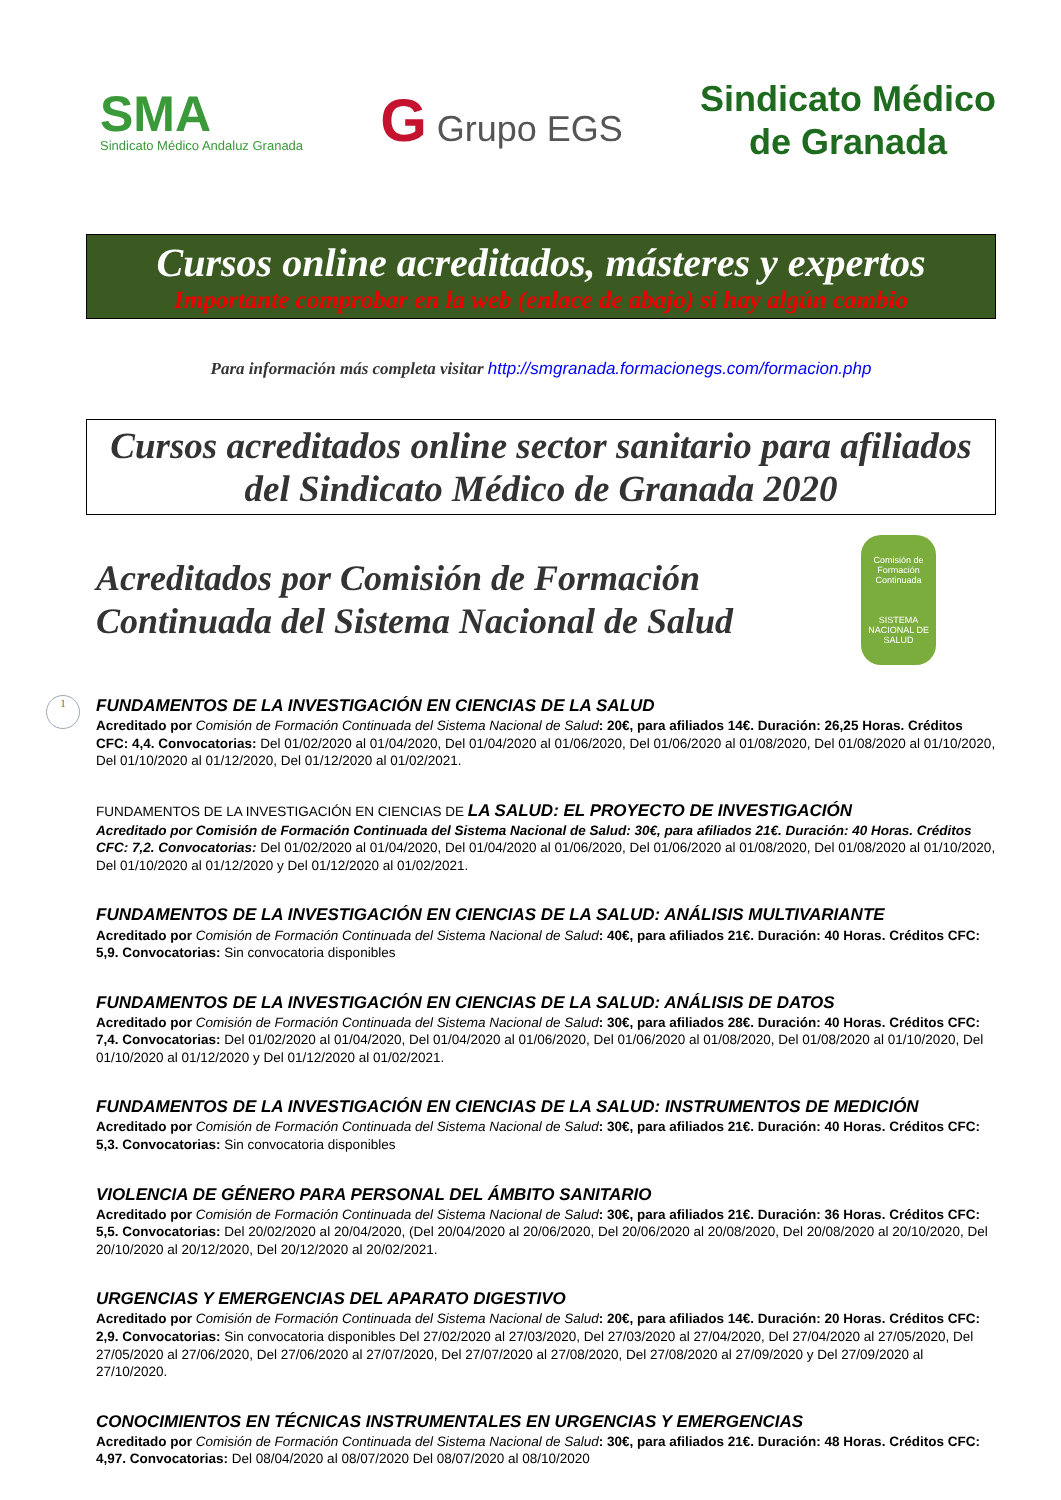SMA
Sindicato Médico Andaluz Granada
G Grupo EGS
Sindicato Médico
de Granada
Cursos online acreditados, másteres y expertos
Importante comprobar en la web (enlace de abajo) si hay algún cambio
Para información más completa visitar http://smgranada.formacionegs.com/formacion.php
Cursos acreditados online sector sanitario para afiliados del Sindicato Médico de Granada 2020
Acreditados por Comisión de Formación Continuada del Sistema Nacional de Salud
Comisión de Formación Continuada
SISTEMA NACIONAL DE SALUD
1
FUNDAMENTOS DE LA INVESTIGACIÓN EN CIENCIAS DE LA SALUD
Acreditado por Comisión de Formación Continuada del Sistema Nacional de Salud: 20€, para afiliados 14€. Duración: 26,25 Horas. Créditos CFC: 4,4. Convocatorias: Del 01/02/2020 al 01/04/2020, Del 01/04/2020 al 01/06/2020, Del 01/06/2020 al 01/08/2020, Del 01/08/2020 al 01/10/2020, Del 01/10/2020 al 01/12/2020, Del 01/12/2020 al 01/02/2021.
FUNDAMENTOS DE LA INVESTIGACIÓN EN CIENCIAS DE LA SALUD: EL PROYECTO DE INVESTIGACIÓN
Acreditado por Comisión de Formación Continuada del Sistema Nacional de Salud: 30€, para afiliados 21€. Duración: 40 Horas. Créditos CFC: 7,2. Convocatorias: Del 01/02/2020 al 01/04/2020, Del 01/04/2020 al 01/06/2020, Del 01/06/2020 al 01/08/2020, Del 01/08/2020 al 01/10/2020, Del 01/10/2020 al 01/12/2020 y Del 01/12/2020 al 01/02/2021.
FUNDAMENTOS DE LA INVESTIGACIÓN EN CIENCIAS DE LA SALUD: ANÁLISIS MULTIVARIANTE
Acreditado por Comisión de Formación Continuada del Sistema Nacional de Salud: 40€, para afiliados 21€. Duración: 40 Horas. Créditos CFC: 5,9. Convocatorias: Sin convocatoria disponibles
FUNDAMENTOS DE LA INVESTIGACIÓN EN CIENCIAS DE LA SALUD: ANÁLISIS DE DATOS
Acreditado por Comisión de Formación Continuada del Sistema Nacional de Salud: 30€, para afiliados 28€. Duración: 40 Horas. Créditos CFC: 7,4. Convocatorias: Del 01/02/2020 al 01/04/2020, Del 01/04/2020 al 01/06/2020, Del 01/06/2020 al 01/08/2020, Del 01/08/2020 al 01/10/2020, Del 01/10/2020 al 01/12/2020 y Del 01/12/2020 al 01/02/2021.
FUNDAMENTOS DE LA INVESTIGACIÓN EN CIENCIAS DE LA SALUD: INSTRUMENTOS DE MEDICIÓN
Acreditado por Comisión de Formación Continuada del Sistema Nacional de Salud: 30€, para afiliados 21€. Duración: 40 Horas. Créditos CFC: 5,3. Convocatorias: Sin convocatoria disponibles
VIOLENCIA DE GÉNERO PARA PERSONAL DEL ÁMBITO SANITARIO
Acreditado por Comisión de Formación Continuada del Sistema Nacional de Salud: 30€, para afiliados 21€. Duración: 36 Horas. Créditos CFC: 5,5. Convocatorias: Del 20/02/2020 al 20/04/2020, (Del 20/04/2020 al 20/06/2020, Del 20/06/2020 al 20/08/2020, Del 20/08/2020 al 20/10/2020, Del 20/10/2020 al 20/12/2020, Del 20/12/2020 al 20/02/2021.
URGENCIAS Y EMERGENCIAS DEL APARATO DIGESTIVO
Acreditado por Comisión de Formación Continuada del Sistema Nacional de Salud: 20€, para afiliados 14€. Duración: 20 Horas. Créditos CFC: 2,9. Convocatorias: Sin convocatoria disponibles Del 27/02/2020 al 27/03/2020, Del 27/03/2020 al 27/04/2020, Del 27/04/2020 al 27/05/2020, Del 27/05/2020 al 27/06/2020, Del 27/06/2020 al 27/07/2020, Del 27/07/2020 al 27/08/2020, Del 27/08/2020 al 27/09/2020 y Del 27/09/2020 al 27/10/2020.
CONOCIMIENTOS EN TÉCNICAS INSTRUMENTALES EN URGENCIAS Y EMERGENCIAS
Acreditado por Comisión de Formación Continuada del Sistema Nacional de Salud: 30€, para afiliados 21€. Duración: 48 Horas. Créditos CFC: 4,97. Convocatorias: Del 08/04/2020 al 08/07/2020 Del 08/07/2020 al 08/10/2020